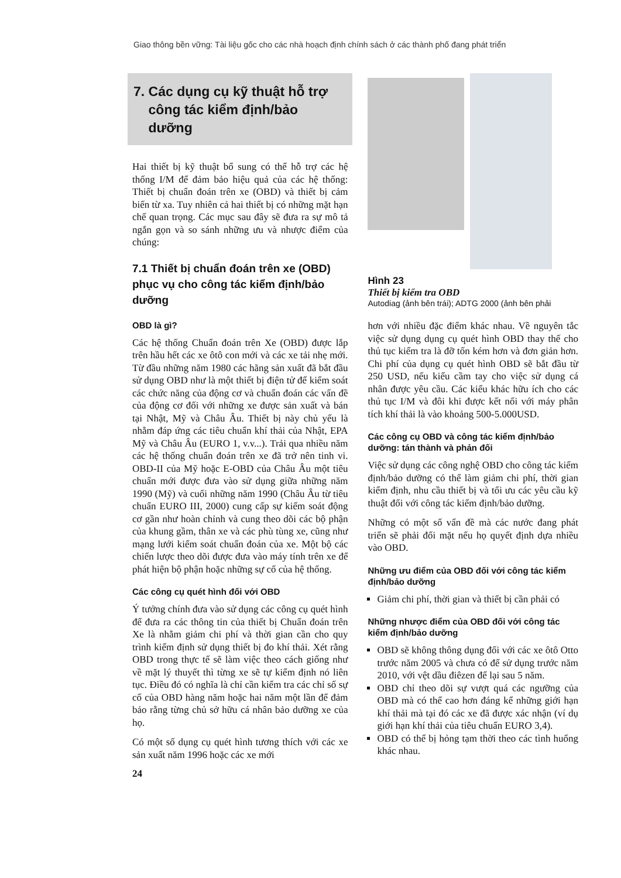Giao thông bền vững: Tài liệu gốc cho các nhà hoạch định chính sách ở các thành phố đang phát triển
7. Các dụng cụ kỹ thuật hỗ trợ
công tác kiểm định/bảo
dưỡng
Hai thiết bị kỹ thuật bổ sung có thể hỗ trợ các hệ thống I/M để đảm bảo hiệu quả của các hệ thống: Thiết bị chuẩn đoán trên xe (OBD) và thiết bị cảm biến từ xa. Tuy nhiên cả hai thiết bị có những mặt hạn chế quan trọng. Các mục sau đây sẽ đưa ra sự mô tả ngắn gọn và so sánh những ưu và nhược điểm của chúng:
7.1 Thiết bị chuẩn đoán trên xe (OBD) phục vụ cho công tác kiểm định/bảo dưỡng
OBD là gì?
Các hệ thống Chuẩn đoán trên Xe (OBD) được lắp trên hầu hết các xe ôtô con mới và các xe tải nhẹ mới. Từ đầu những năm 1980 các hãng sản xuất đã bắt đầu sử dụng OBD như là một thiết bị điện tử để kiểm soát các chức năng của động cơ và chuẩn đoán các vấn đề của động cơ đối với những xe được sản xuất và bán tại Nhật, Mỹ và Châu Âu. Thiết bị này chủ yếu là nhằm đáp ứng các tiêu chuẩn khí thải của Nhật, EPA Mỹ và Châu Âu (EURO 1, v.v...). Trải qua nhiều năm các hệ thống chuẩn đoán trên xe đã trở nên tinh vi. OBD-II của Mỹ hoặc E-OBD của Châu Âu một tiêu chuẩn mới được đưa vào sử dụng giữa những năm 1990 (Mỹ) và cuối những năm 1990 (Châu Âu từ tiêu chuẩn EURO III, 2000) cung cấp sự kiểm soát động cơ gần như hoàn chỉnh và cung theo dõi các bộ phận của khung gầm, thân xe và các phù tùng xe, cũng như mạng lưới kiểm soát chuẩn đoán của xe. Một bộ các chiến lược theo dõi được đưa vào máy tính trên xe để phát hiện bộ phận hoặc những sự cố của hệ thống.
Các công cụ quét hình đối với OBD
Ý tưởng chính đưa vào sử dụng các công cụ quét hình để đưa ra các thông tin của thiết bị Chuẩn đoán trên Xe là nhằm giảm chi phí và thời gian cần cho quy trình kiểm định sử dụng thiết bị đo khí thải. Xét rằng OBD trong thực tế sẽ làm việc theo cách giống như về mặt lý thuyết thì từng xe sẽ tự kiểm định nó liên tục. Điều đó có nghĩa là chỉ cần kiểm tra các chỉ số sự cố của OBD hàng năm hoặc hai năm một lần để đảm bảo rằng từng chủ sở hữu cá nhân bảo dưỡng xe của họ.
Có một số dụng cụ quét hình tương thích với các xe sản xuất năm 1996 hoặc các xe mới
24
Hình 23
Thiết bị kiểm tra OBD
Autodiag (ảnh bên trái); ADTG 2000 (ảnh bên phải
hơn với nhiều đặc điểm khác nhau. Về nguyên tắc việc sử dụng dụng cụ quét hình OBD thay thế cho thủ tục kiểm tra là đỡ tốn kém hơn và đơn giản hơn. Chi phí của dụng cụ quét hình OBD sẽ bắt đầu từ 250 USD, nếu kiểu cầm tay cho việc sử dụng cá nhân được yêu cầu. Các kiểu khác hữu ích cho các thủ tục I/M và đôi khi được kết nối với máy phân tích khí thải là vào khoảng 500-5.000USD.
Các công cụ OBD và công tác kiểm định/bảo dưỡng: tán thành và phản đối
Việc sử dụng các công nghệ OBD cho công tác kiểm định/bảo dưỡng có thể làm giảm chi phí, thời gian kiểm định, nhu cầu thiết bị và tối ưu các yêu cầu kỹ thuật đối với công tác kiểm định/bảo dưỡng.
Những có một số vấn đề mà các nước đang phát triển sẽ phải đối mặt nếu họ quyết định dựa nhiều vào OBD.
Những ưu điểm của OBD đối với công tác kiểm định/bảo dưỡng
Giảm chi phí, thời gian và thiết bị cần phải có
Những nhược điểm của OBD đối với công tác kiểm định/bảo dưỡng
OBD sẽ không thông dụng đối với các xe ôtô Otto trước năm 2005 và chưa có để sử dụng trước năm 2010, với vệt dầu điêzen để lại sau 5 năm.
OBD chỉ theo dõi sự vượt quá các ngưỡng của OBD mà có thể cao hơn đáng kể những giới hạn khí thải mà tại đó các xe đã được xác nhận (ví dụ giới hạn khí thải của tiêu chuẩn EURO 3,4).
OBD có thể bị hỏng tạm thời theo các tình huống khác nhau.